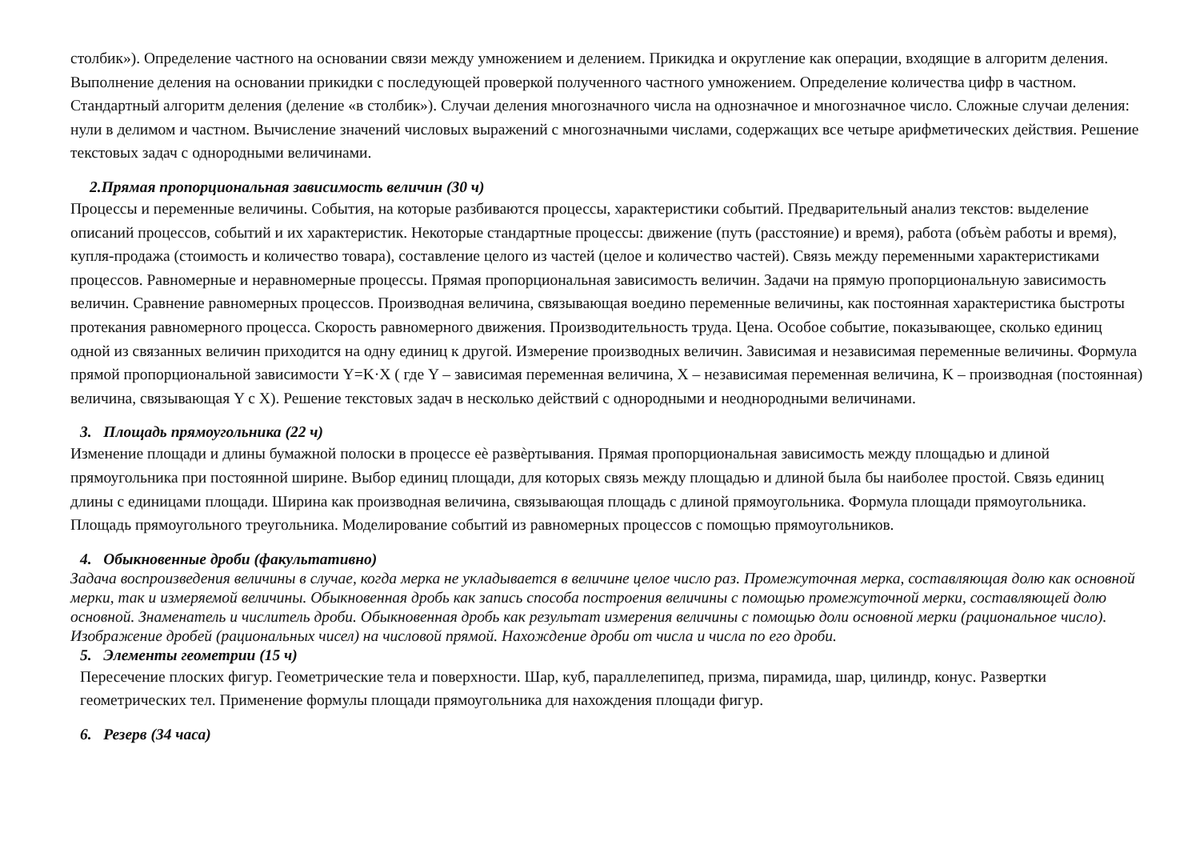столбик»). Определение частного на основании связи между умножением и делением. Прикидка и округление как операции, входящие в алгоритм деления. Выполнение деления на основании прикидки с последующей проверкой полученного частного умножением. Определение количества цифр в частном. Стандартный алгоритм деления (деление «в столбик»). Случаи деления многозначного числа на однозначное и многозначное число. Сложные случаи деления: нули в делимом и частном. Вычисление значений числовых выражений с многозначными числами, содержащих все четыре арифметических действия. Решение текстовых задач с однородными величинами.
2.Прямая пропорциональная зависимость величин (30 ч)
Процессы и переменные величины. События, на которые разбиваются процессы, характеристики событий. Предварительный анализ текстов: выделение описаний процессов, событий и их характеристик. Некоторые стандартные процессы: движение (путь (расстояние) и время), работа (объѐм работы и время), купля-продажа (стоимость и количество товара), составление целого из частей (целое и количество частей). Связь между переменными характеристиками процессов. Равномерные и неравномерные процессы. Прямая пропорциональная зависимость величин. Задачи на прямую пропорциональную зависимость величин. Сравнение равномерных процессов. Производная величина, связывающая воедино переменные величины, как постоянная характеристика быстроты протекания равномерного процесса. Скорость равномерного движения. Производительность труда. Цена. Особое событие, показывающее, сколько единиц одной из связанных величин приходится на одну единиц к другой. Измерение производных величин. Зависимая и независимая переменные величины. Формула прямой пропорциональной зависимости Y=K·X ( где Y – зависимая переменная величина, X – независимая переменная величина, K – производная (постоянная) величина, связывающая Y с X). Решение текстовых задач в несколько действий с однородными и неоднородными величинами.
3. Площадь прямоугольника (22 ч)
Изменение площади и длины бумажной полоски в процессе еѐ развѐртывания. Прямая пропорциональная зависимость между площадью и длиной прямоугольника при постоянной ширине. Выбор единиц площади, для которых связь между площадью и длиной была бы наиболее простой. Связь единиц длины с единицами площади. Ширина как производная величина, связывающая площадь с длиной прямоугольника. Формула площади прямоугольника. Площадь прямоугольного треугольника. Моделирование событий из равномерных процессов с помощью прямоугольников.
4. Обыкновенные дроби (факультативно)
Задача воспроизведения величины в случае, когда мерка не укладывается в величине целое число раз. Промежуточная мерка, составляющая долю как основной мерки, так и измеряемой величины. Обыкновенная дробь как запись способа построения величины с помощью промежуточной мерки, составляющей долю основной. Знаменатель и числитель дроби. Обыкновенная дробь как результат измерения величины с помощью доли основной мерки (рациональное число). Изображение дробей (рациональных чисел) на числовой прямой. Нахождение дроби от числа и числа по его дроби.
5. Элементы геометрии (15 ч)
Пересечение плоских фигур. Геометрические тела и поверхности. Шар, куб, параллелепипед, призма, пирамида, шар, цилиндр, конус. Развертки геометрических тел. Применение формулы площади прямоугольника для нахождения площади фигур.
6. Резерв (34 часа)